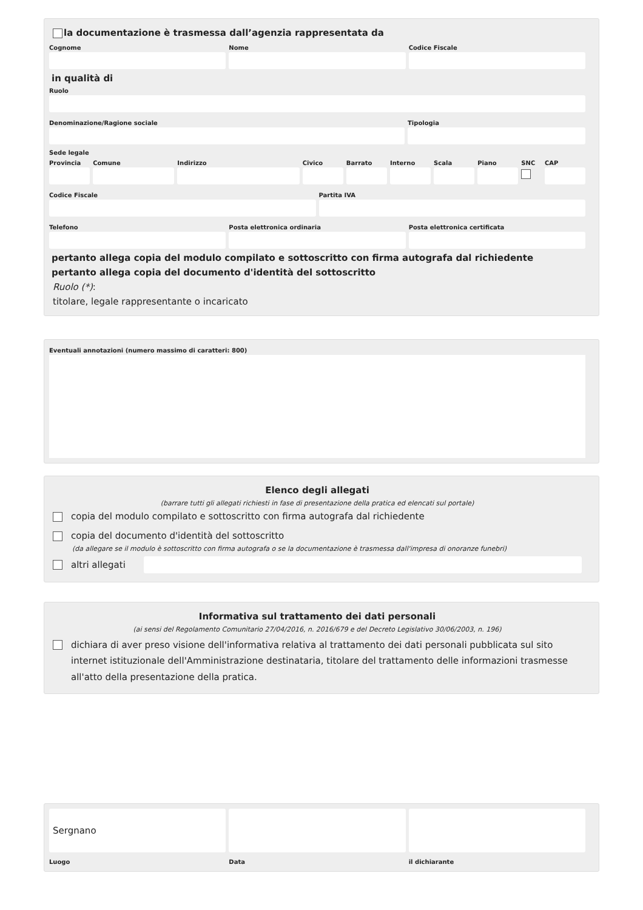la documentazione è trasmessa dall’agenzia rappresentata da
Cognome Nome Codice Fiscale
in qualità di
Ruolo
Denominazione/Ragione sociale Tipologia
Sede legale
Provincia Comune Indirizzo Civico Barrato Interno Scala Piano SNC CAP
Codice Fiscale Partita IVA
Telefono Posta elettronica ordinaria Posta elettronica certificata
pertanto allega copia del modulo compilato e sottoscritto con firma autografa dal richiedente
pertanto allega copia del documento d'identità del sottoscritto
Ruolo (*):
titolare, legale rappresentante o incaricato
Eventuali annotazioni (numero massimo di caratteri: 800)
Elenco degli allegati
(barrare tutti gli allegati richiesti in fase di presentazione della pratica ed elencati sul portale)
copia del modulo compilato e sottoscritto con firma autografa dal richiedente
copia del documento d'identità del sottoscritto
(da allegare se il modulo è sottoscritto con firma autografa o se la documentazione è trasmessa dall'impresa di onoranze funebri)
altri allegati
Informativa sul trattamento dei dati personali
(ai sensi del Regolamento Comunitario 27/04/2016, n. 2016/679 e del Decreto Legislativo 30/06/2003, n. 196)
dichiara di aver preso visione dell'informativa relativa al trattamento dei dati personali pubblicata sul sito internet istituzionale dell'Amministrazione destinataria, titolare del trattamento delle informazioni trasmesse all'atto della presentazione della pratica.
Sergnano
Luogo
Data il dichiarante